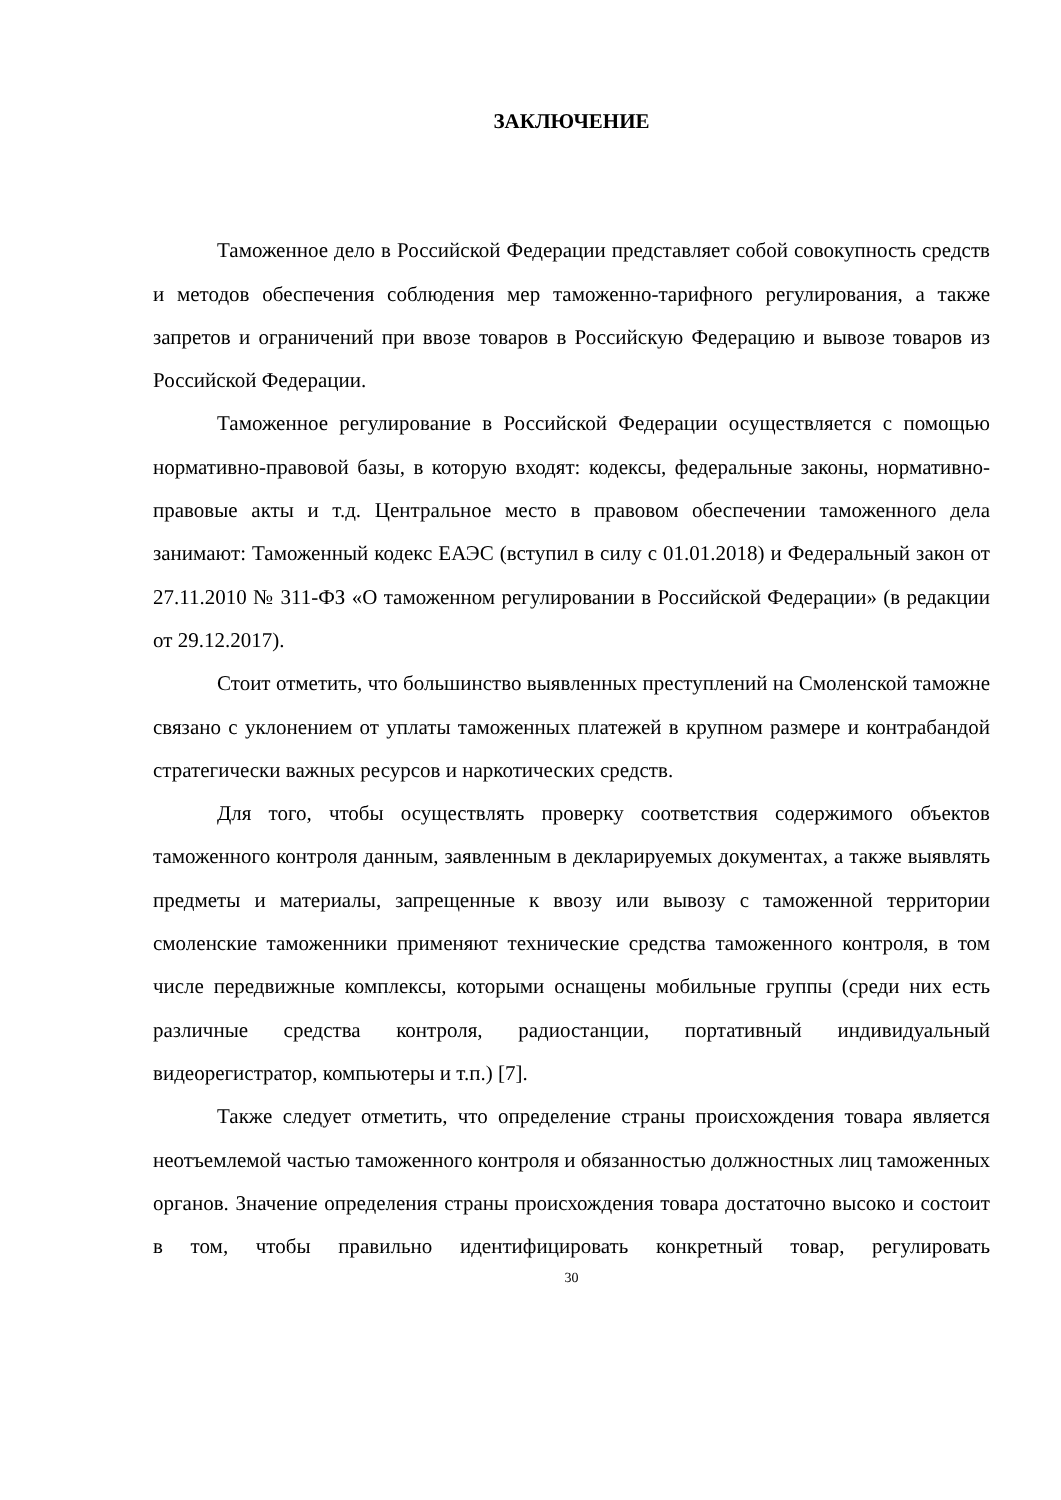ЗАКЛЮЧЕНИЕ
Таможенное дело в Российской Федерации представляет собой совокупность средств и методов обеспечения соблюдения мер таможенно-тарифного регулирования, а также запретов и ограничений при ввозе товаров в Российскую Федерацию и вывозе товаров из Российской Федерации.
Таможенное регулирование в Российской Федерации осуществляется с помощью нормативно-правовой базы, в которую входят: кодексы, федеральные законы, нормативно-правовые акты и т.д. Центральное место в правовом обеспечении таможенного дела занимают: Таможенный кодекс ЕАЭС (вступил в силу с 01.01.2018) и Федеральный закон от 27.11.2010 № 311-ФЗ «О таможенном регулировании в Российской Федерации» (в редакции от 29.12.2017).
Стоит отметить, что большинство выявленных преступлений на Смоленской таможне связано с уклонением от уплаты таможенных платежей в крупном размере и контрабандой стратегически важных ресурсов и наркотических средств.
Для того, чтобы осуществлять проверку соответствия содержимого объектов таможенного контроля данным, заявленным в декларируемых документах, а также выявлять предметы и материалы, запрещенные к ввозу или вывозу с таможенной территории смоленские таможенники применяют технические средства таможенного контроля, в том числе передвижные комплексы, которыми оснащены мобильные группы (среди них есть различные средства контроля, радиостанции, портативный индивидуальный видеорегистратор, компьютеры и т.п.) [7].
Также следует отметить, что определение страны происхождения товара является неотъемлемой частью таможенного контроля и обязанностью должностных лиц таможенных органов. Значение определения страны происхождения товара достаточно высоко и состоит в том, чтобы правильно идентифицировать конкретный товар, регулировать
30